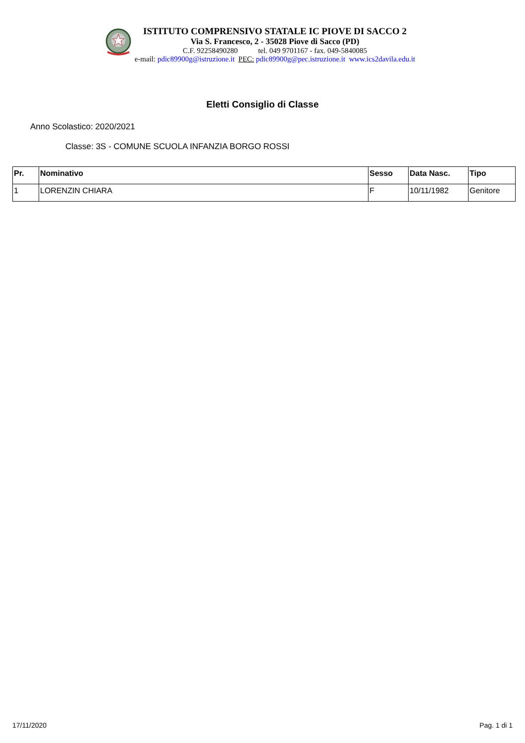ISTITUTO COMPRENSIVO STATALE IC PIOVE DI SACCO 2
Via S. Francesco, 2 - 35028 Piove di Sacco (PD)
C.F. 92258490280 tel. 049 9701167 - fax. 049-5840085
e-mail: pdic89900g@istruzione.it PEC: pdic89900g@pec.istruzione.it www.ics2davila.edu.it
Eletti Consiglio di Classe
Anno Scolastico: 2020/2021
Classe: 3S - COMUNE SCUOLA INFANZIA BORGO ROSSI
| Pr. | Nominativo | Sesso | Data Nasc. | Tipo |
| --- | --- | --- | --- | --- |
| 1 | LORENZIN CHIARA | F | 10/11/1982 | Genitore |
17/11/2020 Pag. 1 di 1